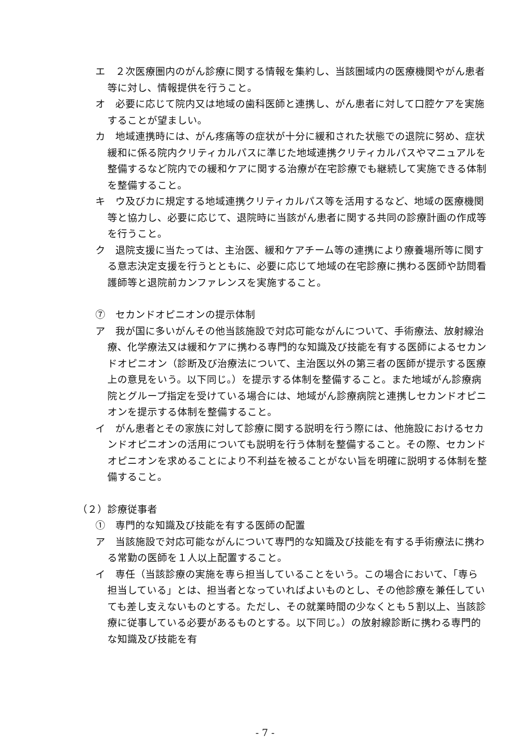エ　２次医療圏内のがん診療に関する情報を集約し、当該圏域内の医療機関やがん患者等に対し、情報提供を行うこと。
オ　必要に応じて院内又は地域の歯科医師と連携し、がん患者に対して口腔ケアを実施することが望ましい。
カ　地域連携時には、がん疼痛等の症状が十分に緩和された状態での退院に努め、症状緩和に係る院内クリティカルパスに準じた地域連携クリティカルパスやマニュアルを整備するなど院内での緩和ケアに関する治療が在宅診療でも継続して実施できる体制を整備すること。
キ　ウ及びカに規定する地域連携クリティカルパス等を活用するなど、地域の医療機関等と協力し、必要に応じて、退院時に当該がん患者に関する共同の診療計画の作成等を行うこと。
ク　退院支援に当たっては、主治医、緩和ケアチーム等の連携により療養場所等に関する意志決定支援を行うとともに、必要に応じて地域の在宅診療に携わる医師や訪問看護師等と退院前カンファレンスを実施すること。
⑦　セカンドオピニオンの提示体制
ア　我が国に多いがんその他当該施設で対応可能ながんについて、手術療法、放射線治療、化学療法又は緩和ケアに携わる専門的な知識及び技能を有する医師によるセカンドオピニオン（診断及び治療法について、主治医以外の第三者の医師が提示する医療上の意見をいう。以下同じ。）を提示する体制を整備すること。また地域がん診療病院とグループ指定を受けている場合には、地域がん診療病院と連携しセカンドオピニオンを提示する体制を整備すること。
イ　がん患者とその家族に対して診療に関する説明を行う際には、他施設におけるセカンドオピニオンの活用についても説明を行う体制を整備すること。その際、セカンドオピニオンを求めることにより不利益を被ることがない旨を明確に説明する体制を整備すること。
（２）診療従事者
①　専門的な知識及び技能を有する医師の配置
ア　当該施設で対応可能ながんについて専門的な知識及び技能を有する手術療法に携わる常勤の医師を１人以上配置すること。
イ　専任（当該診療の実施を専ら担当していることをいう。この場合において、「専ら担当している」とは、担当者となっていればよいものとし、その他診療を兼任していても差し支えないものとする。ただし、その就業時間の少なくとも５割以上、当該診療に従事している必要があるものとする。以下同じ。）の放射線診断に携わる専門的な知識及び技能を有
- 7 -